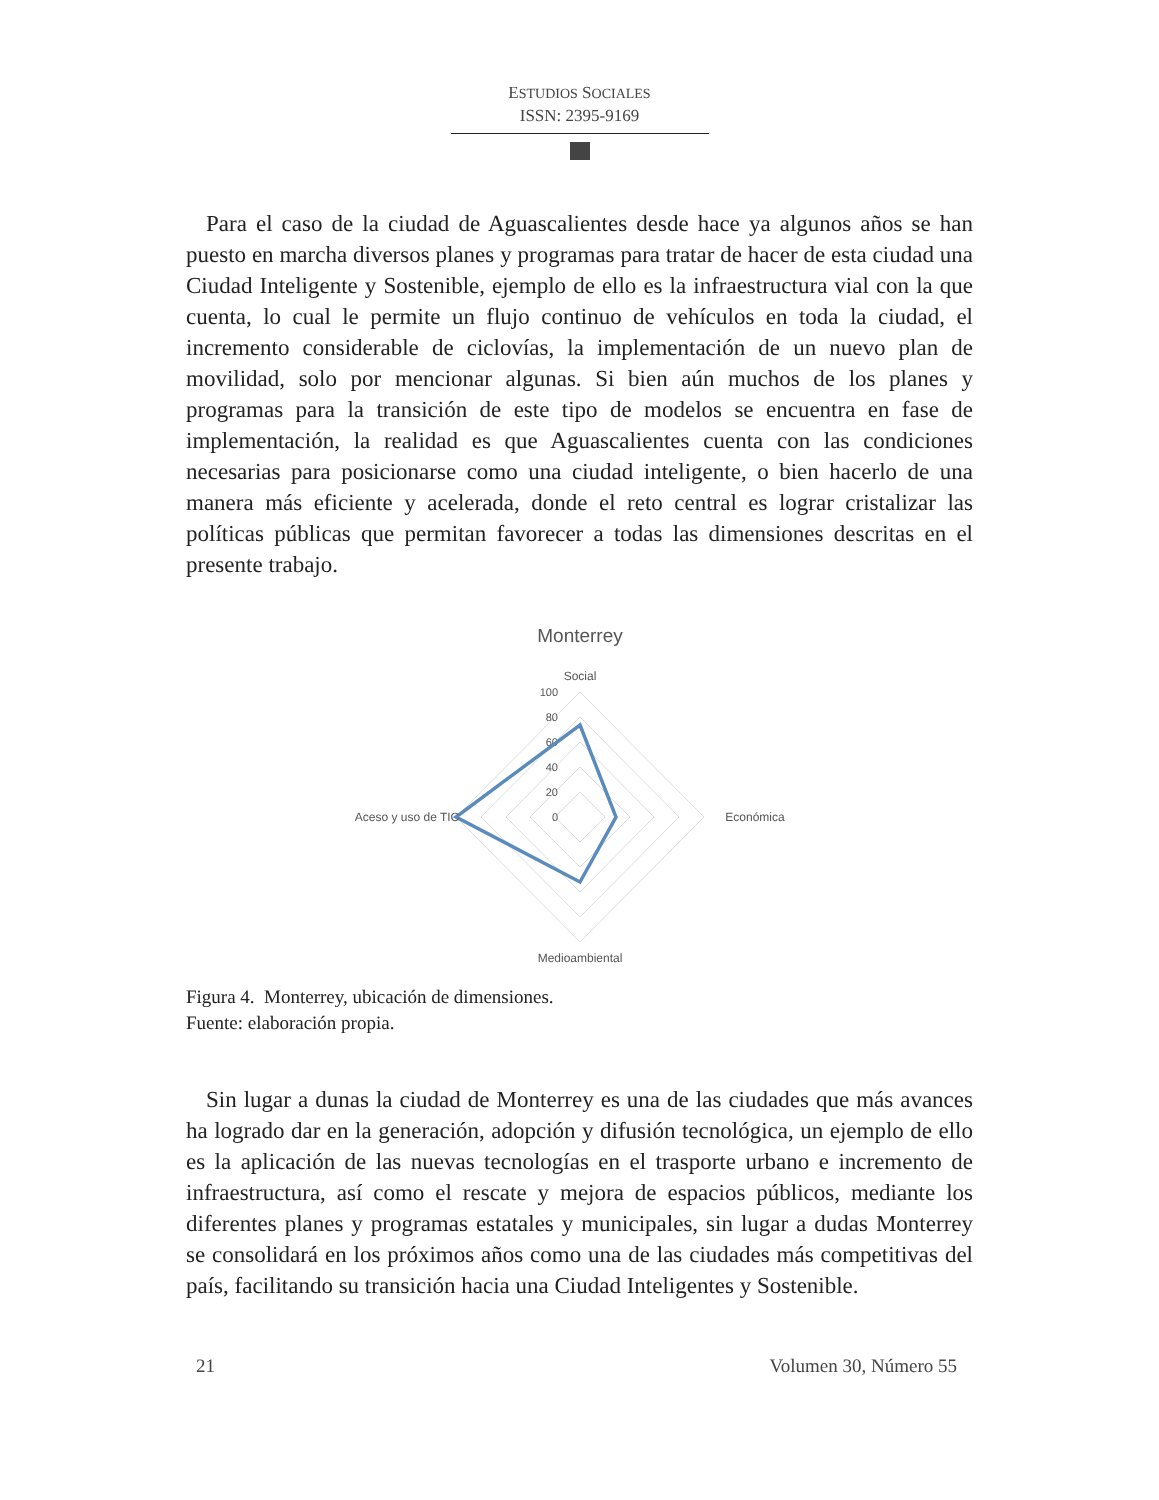ESTUDIOS SOCIALES
ISSN: 2395-9169
Para el caso de la ciudad de Aguascalientes desde hace ya algunos años se han puesto en marcha diversos planes y programas para tratar de hacer de esta ciudad una Ciudad Inteligente y Sostenible, ejemplo de ello es la infraestructura vial con la que cuenta, lo cual le permite un flujo continuo de vehículos en toda la ciudad, el incremento considerable de ciclovías, la implementación de un nuevo plan de movilidad, solo por mencionar algunas. Si bien aún muchos de los planes y programas para la transición de este tipo de modelos se encuentra en fase de implementación, la realidad es que Aguascalientes cuenta con las condiciones necesarias para posicionarse como una ciudad inteligente, o bien hacerlo de una manera más eficiente y acelerada, donde el reto central es lograr cristalizar las políticas públicas que permitan favorecer a todas las dimensiones descritas en el presente trabajo.
Monterrey
Social
100
80
60
40
20
0
Económica
Medioambiental
Aceso y uso de TIC
Figura 4. Monterrey, ubicación de dimensiones.
Fuente: elaboración propia.
Sin lugar a dunas la ciudad de Monterrey es una de las ciudades que más avances ha logrado dar en la generación, adopción y difusión tecnológica, un ejemplo de ello es la aplicación de las nuevas tecnologías en el trasporte urbano e incremento de infraestructura, así como el rescate y mejora de espacios públicos, mediante los diferentes planes y programas estatales y municipales, sin lugar a dudas Monterrey se consolidará en los próximos años como una de las ciudades más competitivas del país, facilitando su transición hacia una Ciudad Inteligentes y Sostenible.
21 Volumen 30, Número 55